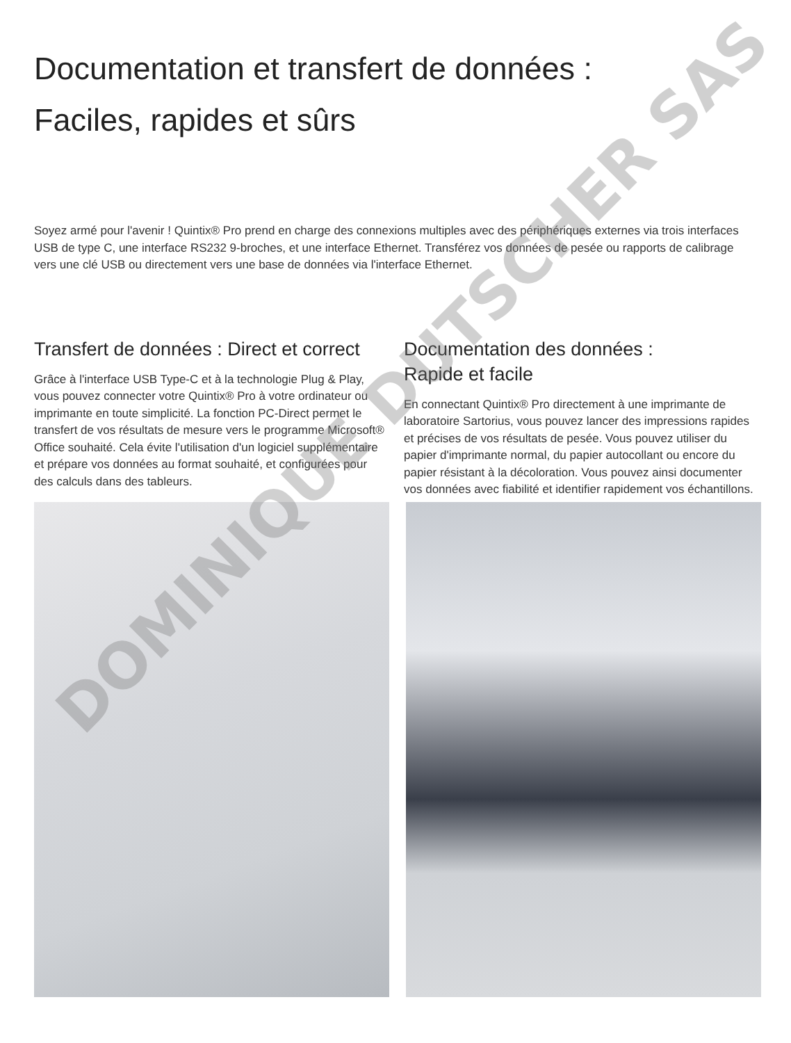Documentation et transfert de données :
Faciles, rapides et sûrs
Soyez armé pour l'avenir ! Quintix® Pro prend en charge des connexions multiples avec des périphériques externes via trois interfaces USB de type C, une interface RS232 9-broches, et une interface Ethernet. Transférez vos données de pesée ou rapports de calibrage vers une clé USB ou directement vers une base de données via l'interface Ethernet.
Transfert de données : Direct et correct
Grâce à l'interface USB Type-C et à la technologie Plug & Play, vous pouvez connecter votre Quintix® Pro à votre ordinateur ou imprimante en toute simplicité. La fonction PC-Direct permet le transfert de vos résultats de mesure vers le programme Microsoft® Office souhaité. Cela évite l'utilisation d'un logiciel supplémentaire et prépare vos données au format souhaité, et configurées pour des calculs dans des tableurs.
Documentation des données :
Rapide et facile
En connectant Quintix® Pro directement à une imprimante de laboratoire Sartorius, vous pouvez lancer des impressions rapides et précises de vos résultats de pesée. Vous pouvez utiliser du papier d'imprimante normal, du papier autocollant ou encore du papier résistant à la décoloration. Vous pouvez ainsi documenter vos données avec fiabilité et identifier rapidement vos échantillons.
DOMINIQUE DUTSCHER SAS